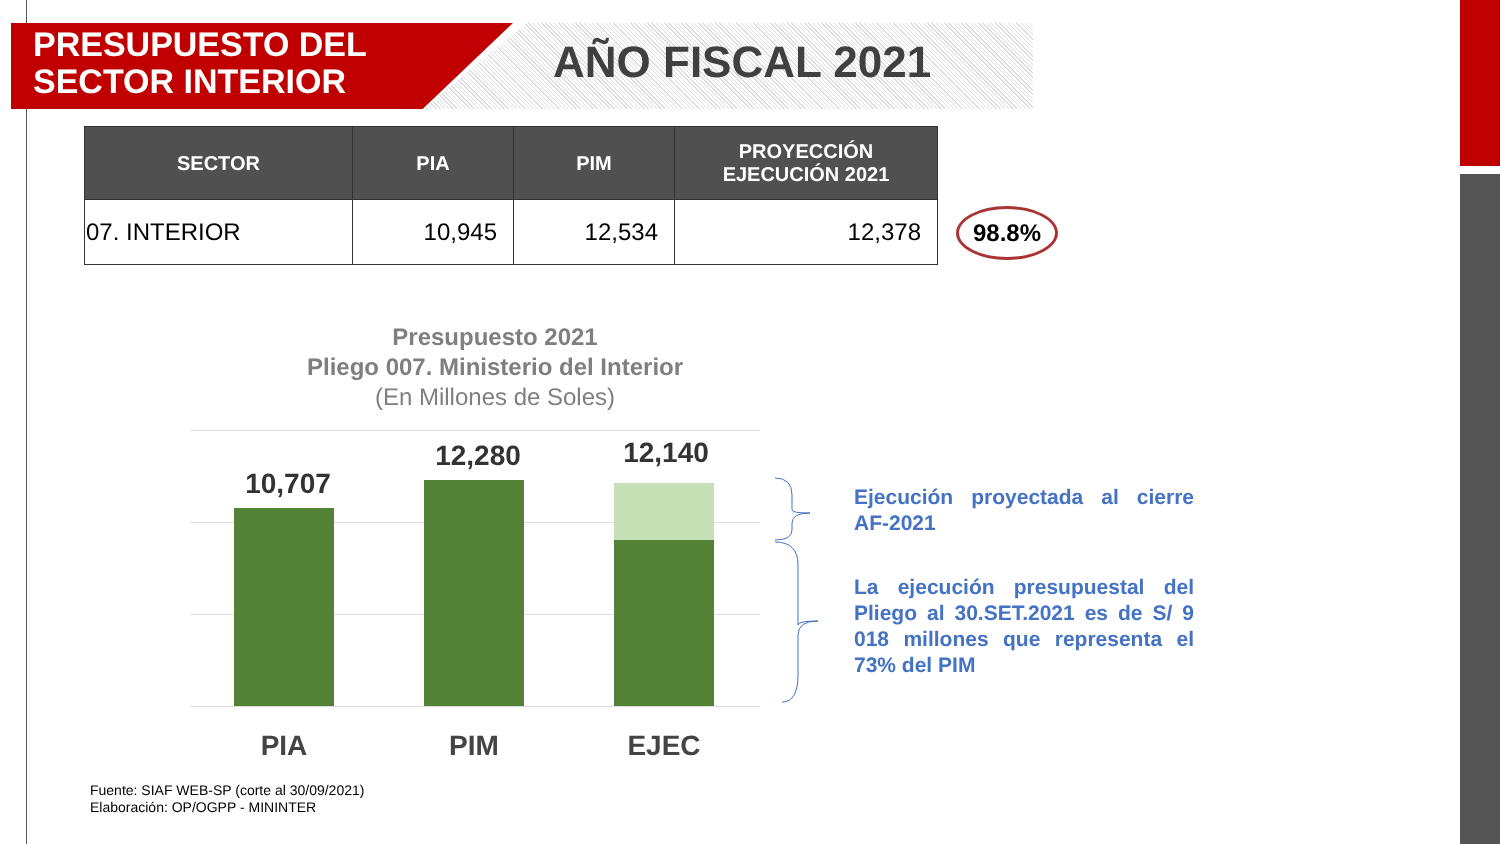PRESUPUESTO DEL
SECTOR INTERIOR
AÑO FISCAL 2021
| SECTOR | PIA | PIM | PROYECCIÓN EJECUCIÓN 2021 |
| --- | --- | --- | --- |
| 07. INTERIOR | 10,945 | 12,534 | 12,378 |
98.8%
Presupuesto 2021
Pliego 007. Ministerio del Interior
(En Millones de Soles)
10,707
12,280 12,140
PIA PIM EJEC
Ejecución proyectada al cierre AF-2021
La ejecución presupuestal del Pliego al 30.SET.2021 es de S/ 9 018 millones que representa el 73% del PIM
Fuente: SIAF WEB-SP (corte al 30/09/2021)
Elaboración: OP/OGPP - MININTER